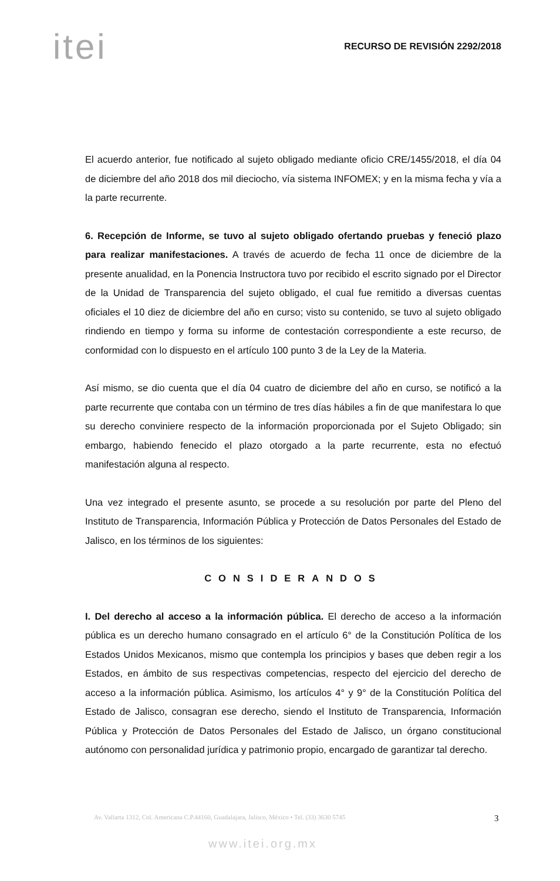itei
RECURSO DE REVISIÓN 2292/2018
El acuerdo anterior, fue notificado al sujeto obligado mediante oficio CRE/1455/2018, el día 04 de diciembre del año 2018 dos mil dieciocho, vía sistema INFOMEX; y en la misma fecha y vía a la parte recurrente.
6. Recepción de Informe, se tuvo al sujeto obligado ofertando pruebas y feneció plazo para realizar manifestaciones. A través de acuerdo de fecha 11 once de diciembre de la presente anualidad, en la Ponencia Instructora tuvo por recibido el escrito signado por el Director de la Unidad de Transparencia del sujeto obligado, el cual fue remitido a diversas cuentas oficiales el 10 diez de diciembre del año en curso; visto su contenido, se tuvo al sujeto obligado rindiendo en tiempo y forma su informe de contestación correspondiente a este recurso, de conformidad con lo dispuesto en el artículo 100 punto 3 de la Ley de la Materia.
Así mismo, se dio cuenta que el día 04 cuatro de diciembre del año en curso, se notificó a la parte recurrente que contaba con un término de tres días hábiles a fin de que manifestara lo que su derecho conviniere respecto de la información proporcionada por el Sujeto Obligado; sin embargo, habiendo fenecido el plazo otorgado a la parte recurrente, esta no efectuó manifestación alguna al respecto.
Una vez integrado el presente asunto, se procede a su resolución por parte del Pleno del Instituto de Transparencia, Información Pública y Protección de Datos Personales del Estado de Jalisco, en los términos de los siguientes:
CONSIDERANDOS
I. Del derecho al acceso a la información pública. El derecho de acceso a la información pública es un derecho humano consagrado en el artículo 6° de la Constitución Política de los Estados Unidos Mexicanos, mismo que contempla los principios y bases que deben regir a los Estados, en ámbito de sus respectivas competencias, respecto del ejercicio del derecho de acceso a la información pública. Asimismo, los artículos 4° y 9° de la Constitución Política del Estado de Jalisco, consagran ese derecho, siendo el Instituto de Transparencia, Información Pública y Protección de Datos Personales del Estado de Jalisco, un órgano constitucional autónomo con personalidad jurídica y patrimonio propio, encargado de garantizar tal derecho.
Av. Vallarta 1312, Col. Americana C.P.44160, Guadalajara, Jalisco, México • Tel. (33) 3630 5745 3
www.itei.org.mx